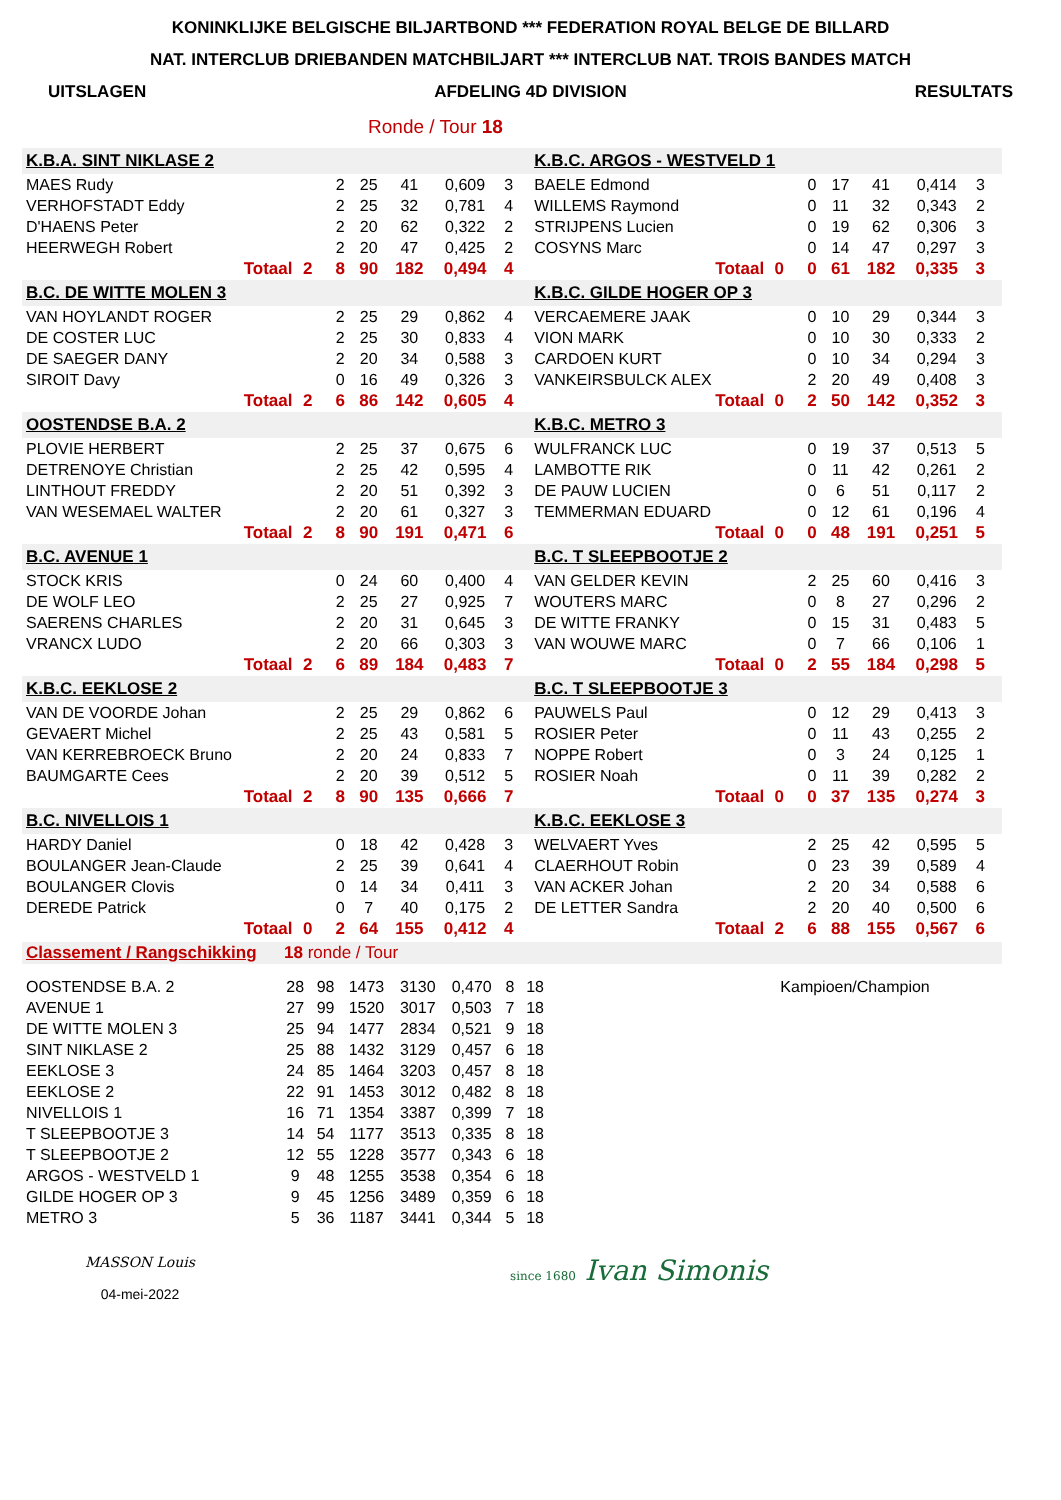KONINKLIJKE BELGISCHE BILJARTBOND *** FEDERATION ROYAL BELGE DE BILLARD
NAT. INTERCLUB DRIEBANDEN MATCHBILJART *** INTERCLUB NAT. TROIS BANDES MATCH
UITSLAGEN AFDELING 4D DIVISION RESULTATS
Ronde / Tour 18
| K.B.A. SINT NIKLASE 2 | | | | | | | | | K.B.C. ARGOS - WESTVELD 1 | | | | | | | | |
| MAES Rudy | | | 2 | 25 | 41 | 0,609 | 3 | | BAELE Edmond | | | 0 | 17 | 41 | 0,414 | 3 | |
| VERHOFSTADT Eddy | | | 2 | 25 | 32 | 0,781 | 4 | | WILLEMS Raymond | | | 0 | 11 | 32 | 0,343 | 2 | |
| D'HAENS Peter | | | 2 | 20 | 62 | 0,322 | 2 | | STRIJPENS Lucien | | | 0 | 19 | 62 | 0,306 | 3 | |
| HEERWEGH Robert | | | 2 | 20 | 47 | 0,425 | 2 | | COSYNS Marc | | | 0 | 14 | 47 | 0,297 | 3 | |
| Totaal | 2 | | 8 | 90 | 182 | 0,494 | 4 | | Totaal | 0 | | 0 | 61 | 182 | 0,335 | 3 | |
| B.C. DE WITTE MOLEN 3 | | | | | | | | | K.B.C. GILDE HOGER OP 3 | | | | | | | | |
| VAN HOYLANDT ROGER | | | 2 | 25 | 29 | 0,862 | 4 | | VERCAEMERE JAAK | | | 0 | 10 | 29 | 0,344 | 3 | |
| DE COSTER LUC | | | 2 | 25 | 30 | 0,833 | 4 | | VION MARK | | | 0 | 10 | 30 | 0,333 | 2 | |
| DE SAEGER DANY | | | 2 | 20 | 34 | 0,588 | 3 | | CARDOEN KURT | | | 0 | 10 | 34 | 0,294 | 3 | |
| SIROIT Davy | | | 0 | 16 | 49 | 0,326 | 3 | | VANKEIRSBULCK ALEX | | | 2 | 20 | 49 | 0,408 | 3 | |
| Totaal | 2 | | 6 | 86 | 142 | 0,605 | 4 | | Totaal | 0 | | 2 | 50 | 142 | 0,352 | 3 | |
| OOSTENDSE B.A. 2 | | | | | | | | | K.B.C. METRO 3 | | | | | | | | |
| PLOVIE HERBERT | | | 2 | 25 | 37 | 0,675 | 6 | | WULFRANCK LUC | | | 0 | 19 | 37 | 0,513 | 5 | |
| DETRENOYE Christian | | | 2 | 25 | 42 | 0,595 | 4 | | LAMBOTTE RIK | | | 0 | 11 | 42 | 0,261 | 2 | |
| LINTHOUT FREDDY | | | 2 | 20 | 51 | 0,392 | 3 | | DE PAUW LUCIEN | | | 0 | 6 | 51 | 0,117 | 2 | |
| VAN WESEMAEL WALTER | | | 2 | 20 | 61 | 0,327 | 3 | | TEMMERMAN EDUARD | | | 0 | 12 | 61 | 0,196 | 4 | |
| Totaal | 2 | | 8 | 90 | 191 | 0,471 | 6 | | Totaal | 0 | | 0 | 48 | 191 | 0,251 | 5 | |
| B.C. AVENUE 1 | | | | | | | | | B.C. T SLEEPBOOTJE 2 | | | | | | | | |
| STOCK KRIS | | | 0 | 24 | 60 | 0,400 | 4 | | VAN GELDER KEVIN | | | 2 | 25 | 60 | 0,416 | 3 | |
| DE WOLF LEO | | | 2 | 25 | 27 | 0,925 | 7 | | WOUTERS MARC | | | 0 | 8 | 27 | 0,296 | 2 | |
| SAERENS CHARLES | | | 2 | 20 | 31 | 0,645 | 3 | | DE WITTE FRANKY | | | 0 | 15 | 31 | 0,483 | 5 | |
| VRANCX LUDO | | | 2 | 20 | 66 | 0,303 | 3 | | VAN WOUWE MARC | | | 0 | 7 | 66 | 0,106 | 1 | |
| Totaal | 2 | | 6 | 89 | 184 | 0,483 | 7 | | Totaal | 0 | | 2 | 55 | 184 | 0,298 | 5 | |
| K.B.C. EEKLOSE 2 | | | | | | | | | B.C. T SLEEPBOOTJE 3 | | | | | | | | |
| VAN DE VOORDE Johan | | | 2 | 25 | 29 | 0,862 | 6 | | PAUWELS Paul | | | 0 | 12 | 29 | 0,413 | 3 | |
| GEVAERT Michel | | | 2 | 25 | 43 | 0,581 | 5 | | ROSIER Peter | | | 0 | 11 | 43 | 0,255 | 2 | |
| VAN KERREBROECK Bruno | | | 2 | 20 | 24 | 0,833 | 7 | | NOPPE Robert | | | 0 | 3 | 24 | 0,125 | 1 | |
| BAUMGARTE Cees | | | 2 | 20 | 39 | 0,512 | 5 | | ROSIER Noah | | | 0 | 11 | 39 | 0,282 | 2 | |
| Totaal | 2 | | 8 | 90 | 135 | 0,666 | 7 | | Totaal | 0 | | 0 | 37 | 135 | 0,274 | 3 | |
| B.C. NIVELLOIS 1 | | | | | | | | | K.B.C. EEKLOSE 3 | | | | | | | | |
| HARDY Daniel | | | 0 | 18 | 42 | 0,428 | 3 | | WELVAERT Yves | | | 2 | 25 | 42 | 0,595 | 5 | |
| BOULANGER Jean-Claude | | | 2 | 25 | 39 | 0,641 | 4 | | CLAERHOUT Robin | | | 0 | 23 | 39 | 0,589 | 4 | |
| BOULANGER Clovis | | | 0 | 14 | 34 | 0,411 | 3 | | VAN ACKER Johan | | | 2 | 20 | 34 | 0,588 | 6 | |
| DEREDE Patrick | | | 0 | 7 | 40 | 0,175 | 2 | | DE LETTER Sandra | | | 2 | 20 | 40 | 0,500 | 6 | |
| Totaal | 0 | | 2 | 64 | 155 | 0,412 | 4 | | Totaal | 2 | | 6 | 88 | 155 | 0,567 | 6 | |
| Classement / Rangschikking | 18 ronde / Tour | | | | | | | |
| OOSTENDSE B.A. 2 | 28 | 98 | 1473 | 3130 | 0,470 | 8 | 18 | Kampioen/Champion |
| AVENUE 1 | 27 | 99 | 1520 | 3017 | 0,503 | 7 | 18 | |
| DE WITTE MOLEN 3 | 25 | 94 | 1477 | 2834 | 0,521 | 9 | 18 | |
| SINT NIKLASE 2 | 25 | 88 | 1432 | 3129 | 0,457 | 6 | 18 | |
| EEKLOSE 3 | 24 | 85 | 1464 | 3203 | 0,457 | 8 | 18 | |
| EEKLOSE 2 | 22 | 91 | 1453 | 3012 | 0,482 | 8 | 18 | |
| NIVELLOIS 1 | 16 | 71 | 1354 | 3387 | 0,399 | 7 | 18 | |
| T SLEEPBOOTJE 3 | 14 | 54 | 1177 | 3513 | 0,335 | 8 | 18 | |
| T SLEEPBOOTJE 2 | 12 | 55 | 1228 | 3577 | 0,343 | 6 | 18 | |
| ARGOS - WESTVELD 1 | 9 | 48 | 1255 | 3538 | 0,354 | 6 | 18 | |
| GILDE HOGER OP 3 | 9 | 45 | 1256 | 3489 | 0,359 | 6 | 18 | |
| METRO 3 | 5 | 36 | 1187 | 3441 | 0,344 | 5 | 18 | |
MASSON Louis
04-mei-2022
since 1680 Ivan Simonis